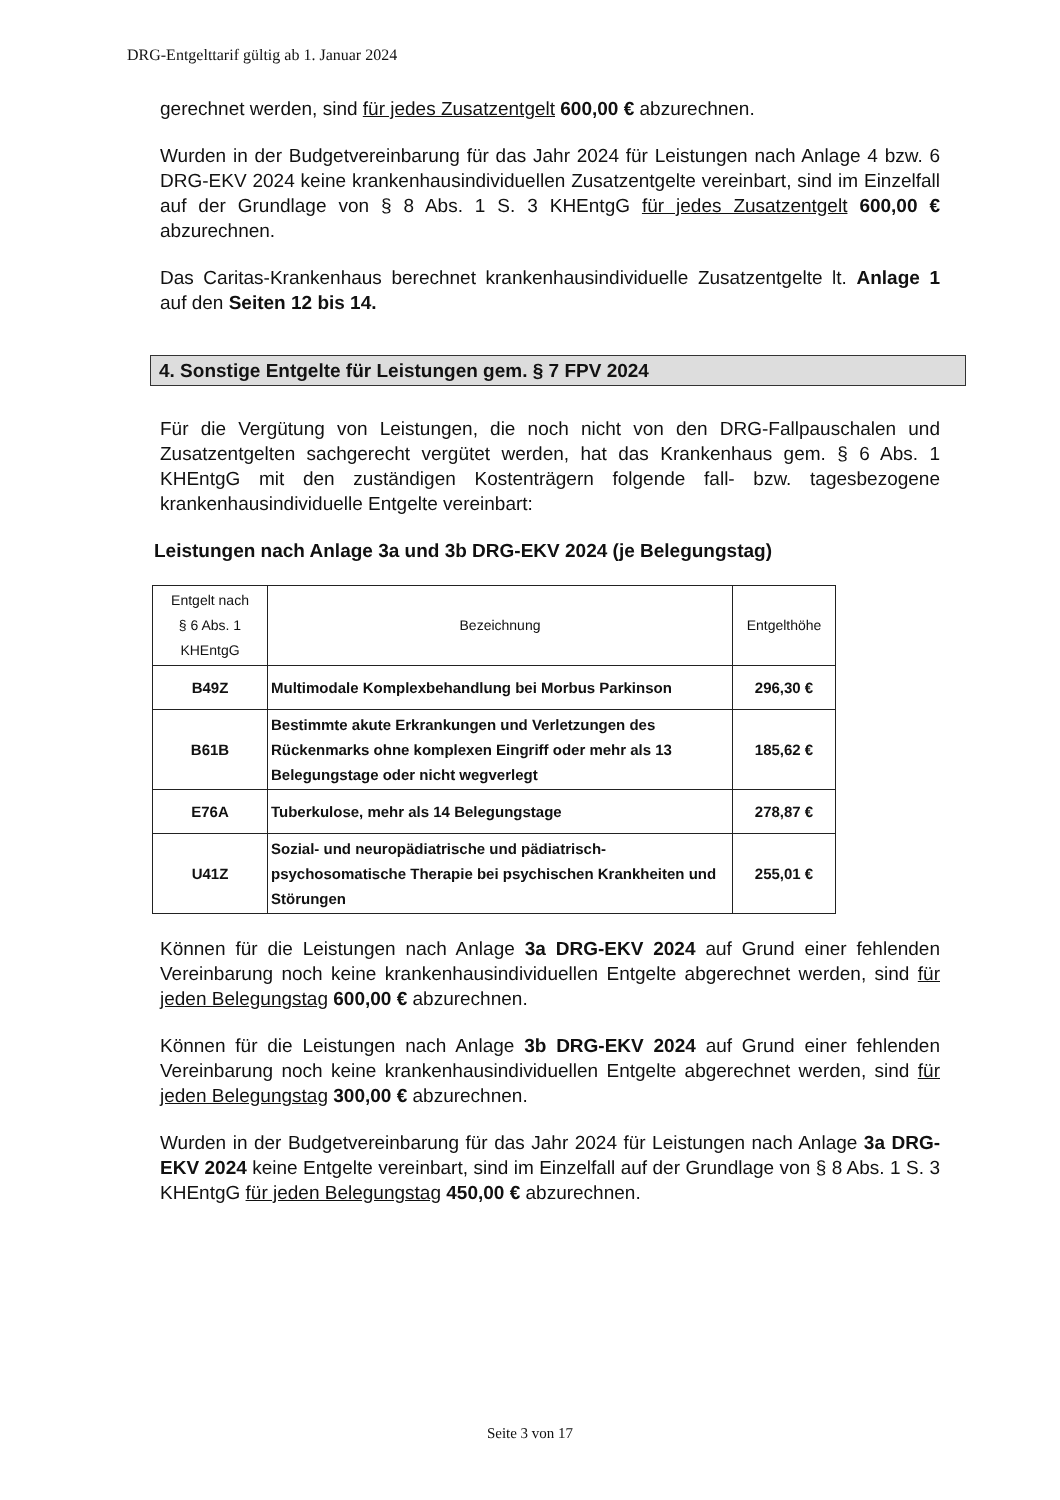DRG-Entgelttarif gültig ab 1. Januar 2024
gerechnet werden, sind für jedes Zusatzentgelt 600,00 € abzurechnen.
Wurden in der Budgetvereinbarung für das Jahr 2024 für Leistungen nach Anlage 4 bzw. 6 DRG-EKV 2024 keine krankenhausindividuellen Zusatzentgelte vereinbart, sind im Einzelfall auf der Grundlage von § 8 Abs. 1 S. 3 KHEntgG für jedes Zusatzentgelt 600,00 € abzurechnen.
Das Caritas-Krankenhaus berechnet krankenhausindividuelle Zusatzentgelte lt. Anlage 1 auf den Seiten 12 bis 14.
4. Sonstige Entgelte für Leistungen gem. § 7 FPV 2024
Für die Vergütung von Leistungen, die noch nicht von den DRG-Fallpauschalen und Zusatzentgelten sachgerecht vergütet werden, hat das Krankenhaus gem. § 6 Abs. 1 KHEntgG mit den zuständigen Kostenträgern folgende fall- bzw. tagesbezogene krankenhausindividuelle Entgelte vereinbart:
Leistungen nach Anlage 3a und 3b DRG-EKV 2024 (je Belegungstag)
| Entgelt nach § 6 Abs. 1 KHEntgG | Bezeichnung | Entgelthöhe |
| --- | --- | --- |
| B49Z | Multimodale Komplexbehandlung bei Morbus Parkinson | 296,30 € |
| B61B | Bestimmte akute Erkrankungen und Verletzungen des Rückenmarks ohne komplexen Eingriff oder mehr als 13 Belegungstage oder nicht wegverlegt | 185,62 € |
| E76A | Tuberkulose, mehr als 14 Belegungstage | 278,87 € |
| U41Z | Sozial- und neuropädiatrische und pädiatrisch-psychosomatische Therapie bei psychischen Krankheiten und Störungen | 255,01 € |
Können für die Leistungen nach Anlage 3a DRG-EKV 2024 auf Grund einer fehlenden Vereinbarung noch keine krankenhausindividuellen Entgelte abgerechnet werden, sind für jeden Belegungstag 600,00 € abzurechnen.
Können für die Leistungen nach Anlage 3b DRG-EKV 2024 auf Grund einer fehlenden Vereinbarung noch keine krankenhausindividuellen Entgelte abgerechnet werden, sind für jeden Belegungstag 300,00 € abzurechnen.
Wurden in der Budgetvereinbarung für das Jahr 2024 für Leistungen nach Anlage 3a DRG-EKV 2024 keine Entgelte vereinbart, sind im Einzelfall auf der Grundlage von § 8 Abs. 1 S. 3 KHEntgG für jeden Belegungstag 450,00 € abzurechnen.
Seite 3 von 17